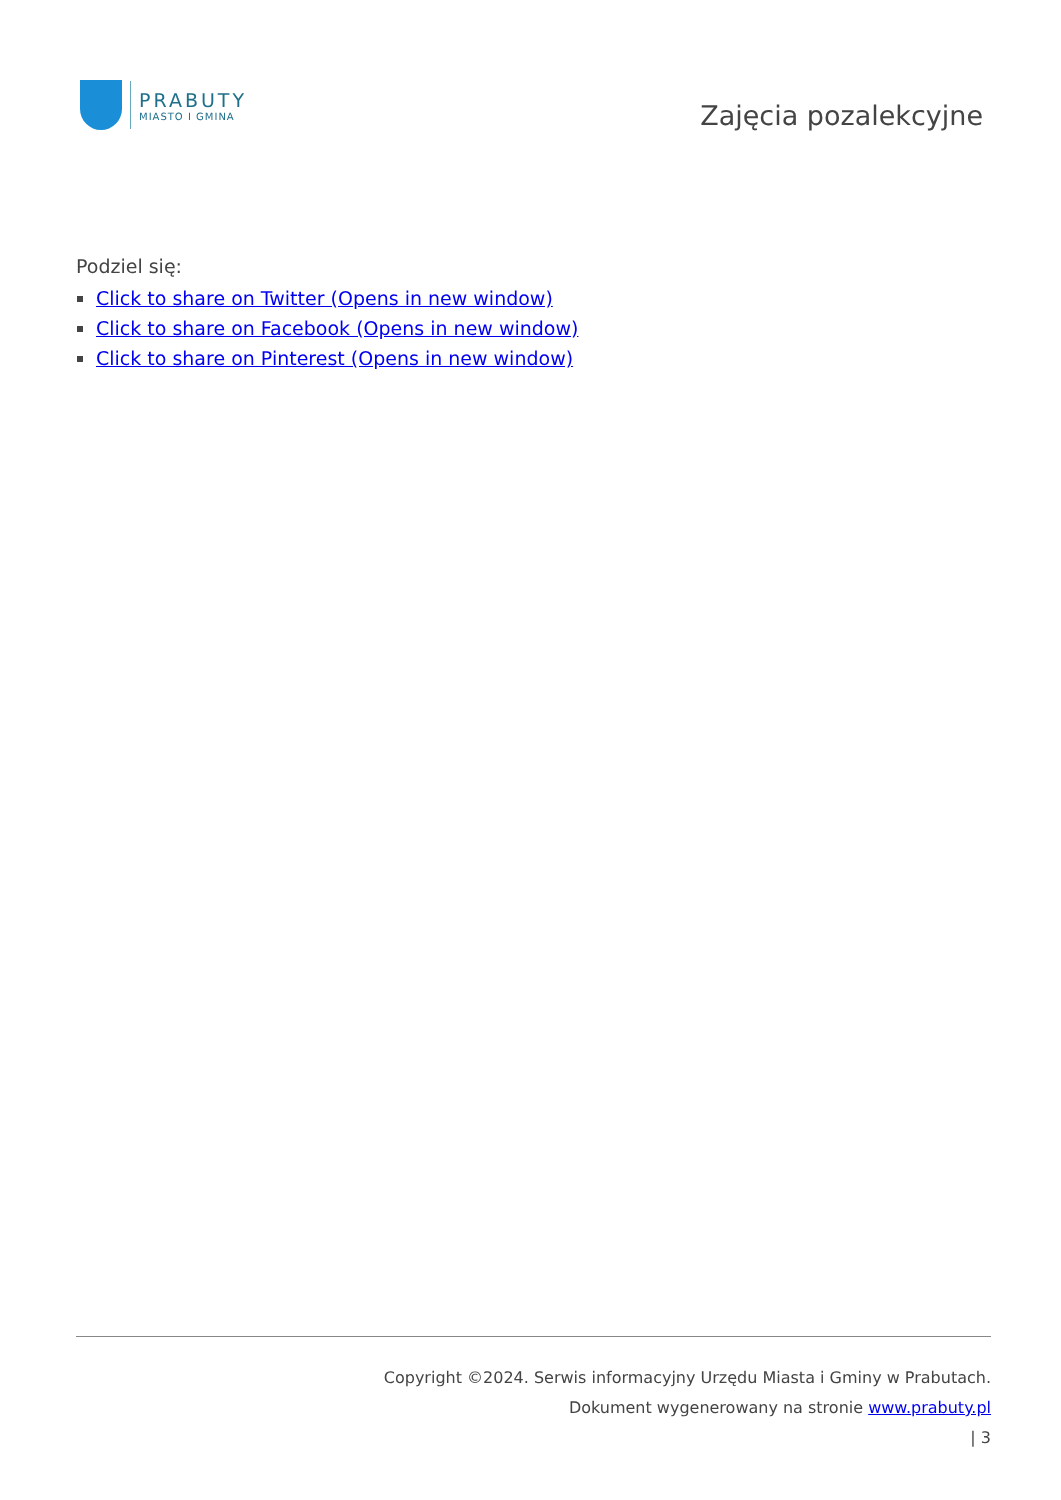PRABUTY
MIASTO I GMINA
Zajęcia pozalekcyjne
Podziel się:
Click to share on Twitter (Opens in new window)
Click to share on Facebook (Opens in new window)
Click to share on Pinterest (Opens in new window)
Copyright ©2024. Serwis informacyjny Urzędu Miasta i Gminy w Prabutach.
Dokument wygenerowany na stronie www.prabuty.pl
| 3